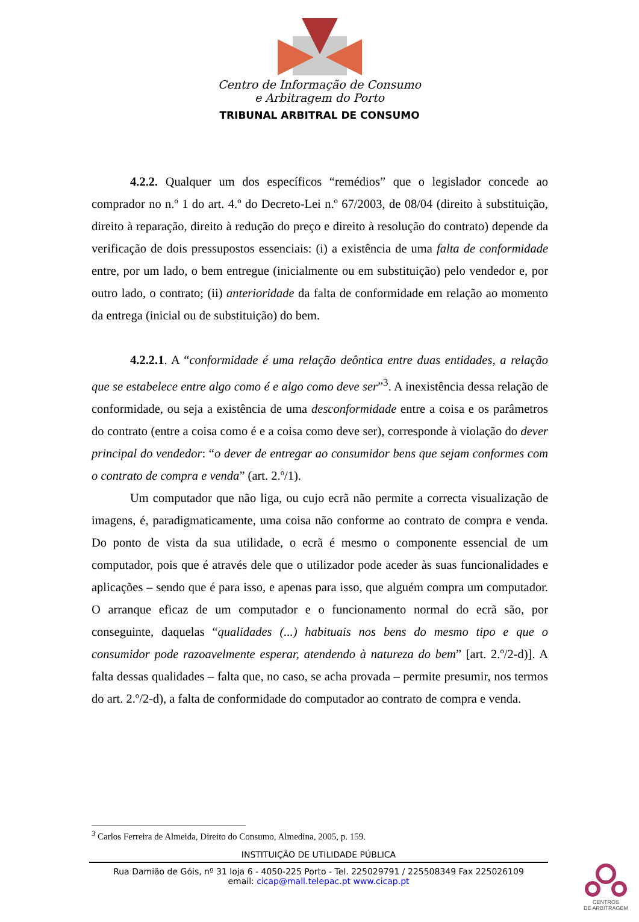Centro de Informação de Consumo
e Arbitragem do Porto
TRIBUNAL ARBITRAL DE CONSUMO
4.2.2. Qualquer um dos específicos “remédios” que o legislador concede ao comprador no n.º 1 do art. 4.º do Decreto-Lei n.º 67/2003, de 08/04 (direito à substituição, direito à reparação, direito à redução do preço e direito à resolução do contrato) depende da verificação de dois pressupostos essenciais: (i) a existência de uma falta de conformidade entre, por um lado, o bem entregue (inicialmente ou em substituição) pelo vendedor e, por outro lado, o contrato; (ii) anterioridade da falta de conformidade em relação ao momento da entrega (inicial ou de substituição) do bem.
4.2.2.1. A “conformidade é uma relação deôntica entre duas entidades, a relação que se estabelece entre algo como é e algo como deve ser”<sup>3</sup>. A inexistência dessa relação de conformidade, ou seja a existência de uma desconformidade entre a coisa e os parâmetros do contrato (entre a coisa como é e a coisa como deve ser), corresponde à violação do dever principal do vendedor: “o dever de entregar ao consumidor bens que sejam conformes com o contrato de compra e venda” (art. 2.º/1).
Um computador que não liga, ou cujo ecrã não permite a correcta visualização de imagens, é, paradigmaticamente, uma coisa não conforme ao contrato de compra e venda. Do ponto de vista da sua utilidade, o ecrã é mesmo o componente essencial de um computador, pois que é através dele que o utilizador pode aceder às suas funcionalidades e aplicações – sendo que é para isso, e apenas para isso, que alguém compra um computador. O arranque eficaz de um computador e o funcionamento normal do ecrã são, por conseguinte, daquelas “qualidades (...) habituais nos bens do mesmo tipo e que o consumidor pode razoavelmente esperar, atendendo à natureza do bem” [art. 2.º/2-d)]. A falta dessas qualidades – falta que, no caso, se acha provada – permite presumir, nos termos do art. 2.º/2-d), a falta de conformidade do computador ao contrato de compra e venda.
<sup>3</sup> Carlos Ferreira de Almeida, Direito do Consumo, Almedina, 2005, p. 159.
INSTITUIÇÃO DE UTILIDADE PÚBLICA
Rua Damião de Góis, nº 31 loja 6 - 4050-225 Porto - Tel. 225029791 / 225508349 Fax 225026109
email: cicap@mail.telepac.pt www.cicap.pt
CENTROS
DE ARBITRAGEM